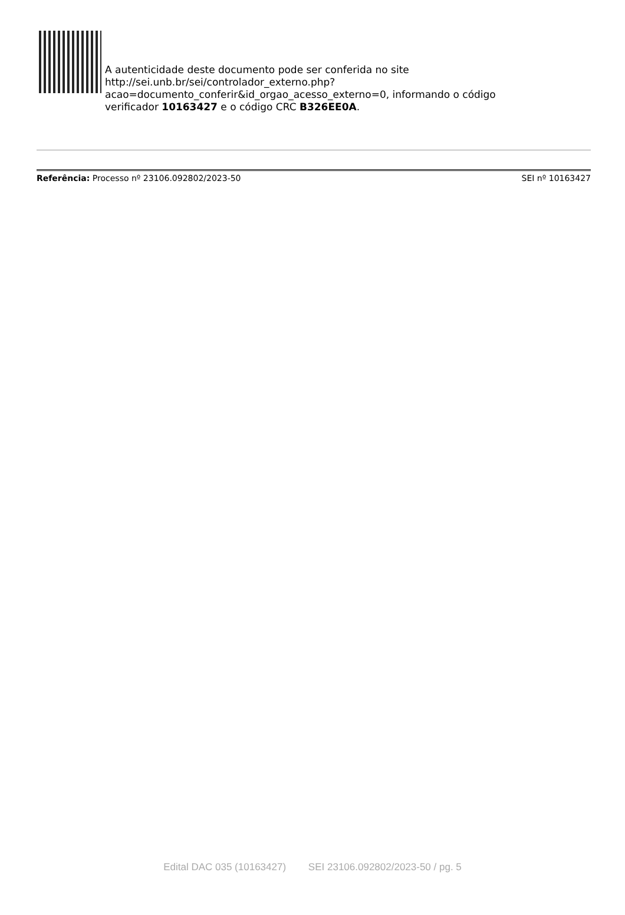A autenticidade deste documento pode ser conferida no site
http://sei.unb.br/sei/controlador_externo.php?
acao=documento_conferir&id_orgao_acesso_externo=0, informando o código
verificador 10163427 e o código CRC B326EE0A.
Referência: Processo nº 23106.092802/2023-50 SEI nº 10163427
Edital DAC 035 (10163427) SEI 23106.092802/2023-50 / pg. 5